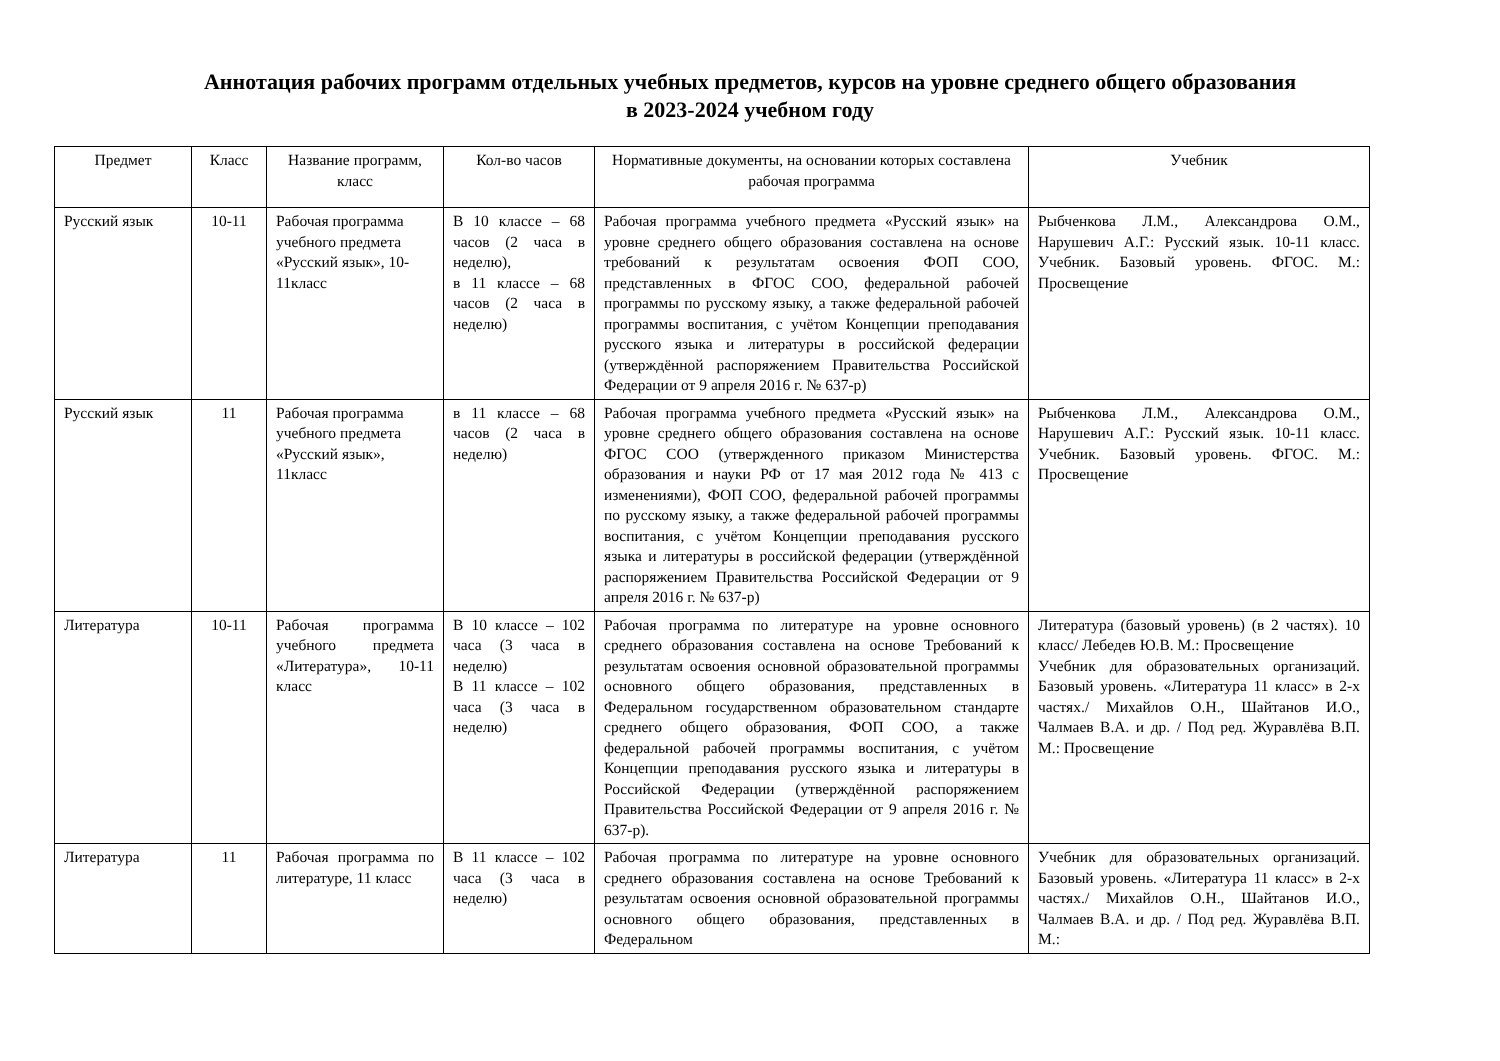Аннотация рабочих программ отдельных учебных предметов, курсов на уровне среднего общего образования
в 2023-2024 учебном году
| Предмет | Класс | Название программ, класс | Кол-во часов | Нормативные документы, на основании которых составлена рабочая программа | Учебник |
| --- | --- | --- | --- | --- | --- |
| Русский язык | 10-11 | Рабочая программа учебного предмета «Русский язык», 10-11класс | В 10 классе – 68 часов (2 часа в неделю), в 11 классе – 68 часов (2 часа в неделю) | Рабочая программа учебного предмета «Русский язык» на уровне среднего общего образования составлена на основе требований к результатам освоения ФОП СОО, представленных в ФГОС СОО, федеральной рабочей программы по русскому языку, а также федеральной рабочей программы воспитания, с учётом Концепции преподавания русского языка и литературы в российской федерации (утверждённой распоряжением Правительства Российской Федерации от 9 апреля 2016 г. № 637-р) | Рыбченкова Л.М., Александрова О.М., Нарушевич А.Г.: Русский язык. 10-11 класс. Учебник. Базовый уровень. ФГОС. М.: Просвещение |
| Русский язык | 11 | Рабочая программа учебного предмета «Русский язык», 11класс | в 11 классе – 68 часов (2 часа в неделю) | Рабочая программа учебного предмета «Русский язык» на уровне среднего общего образования составлена на основе ФГОС СОО (утвержденного приказом Министерства образования и науки РФ от 17 мая 2012 года № 413 с изменениями), ФОП СОО, федеральной рабочей программы по русскому языку, а также федеральной рабочей программы воспитания, с учётом Концепции преподавания русского языка и литературы в российской федерации (утверждённой распоряжением Правительства Российской Федерации от 9 апреля 2016 г. № 637-р) | Рыбченкова Л.М., Александрова О.М., Нарушевич А.Г.: Русский язык. 10-11 класс. Учебник. Базовый уровень. ФГОС. М.: Просвещение |
| Литература | 10-11 | Рабочая программа учебного предмета «Литература», 10-11 класс | В 10 классе – 102 часа (3 часа в неделю) В 11 классе – 102 часа (3 часа в неделю) | Рабочая программа по литературе на уровне основного среднего образования составлена на основе Требований к результатам освоения основной образовательной программы основного общего образования, представленных в Федеральном государственном образовательном стандарте среднего общего образования, ФОП СОО, а также федеральной рабочей программы воспитания, с учётом Концепции преподавания русского языка и литературы в Российской Федерации (утверждённой распоряжением Правительства Российской Федерации от 9 апреля 2016 г. № 637-р). | Литература (базовый уровень) (в 2 частях). 10 класс/ Лебедев Ю.В. М.: Просвещение Учебник для образовательных организаций. Базовый уровень. «Литература 11 класс» в 2-х частях./ Михайлов О.Н., Шайтанов И.О., Чалмаев В.А. и др. / Под ред. Журавлёва В.П. М.: Просвещение |
| Литература | 11 | Рабочая программа по литературе, 11 класс | В 11 классе – 102 часа (3 часа в неделю) | Рабочая программа по литературе на уровне основного среднего образования составлена на основе Требований к результатам освоения основной образовательной программы основного общего образования, представленных в Федеральном | Учебник для образовательных организаций. Базовый уровень. «Литература 11 класс» в 2-х частях./ Михайлов О.Н., Шайтанов И.О., Чалмаев В.А. и др. / Под ред. Журавлёва В.П. М.: |